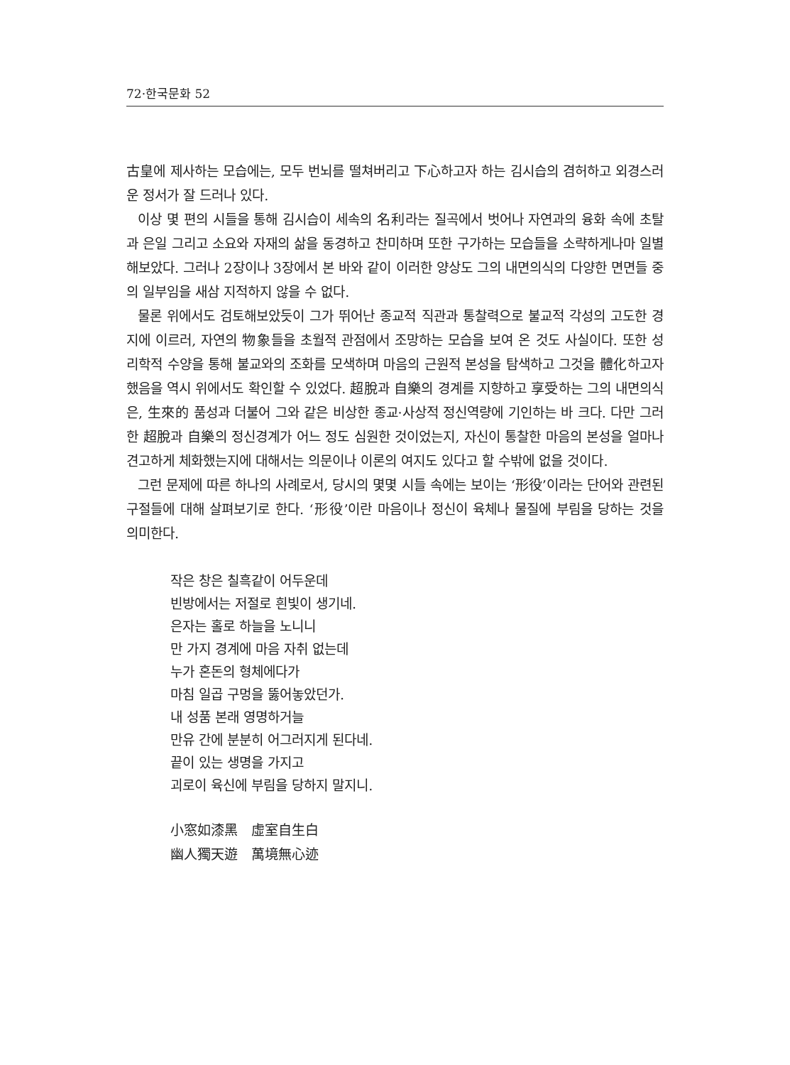72·한국문화 52
古皇에 제사하는 모습에는, 모두 번뇌를 떨쳐버리고 下心하고자 하는 김시습의 겸허하고 외경스러운 정서가 잘 드러나 있다.
이상 몇 편의 시들을 통해 김시습이 세속의 名利라는 질곡에서 벗어나 자연과의 융화 속에 초탈과 은일 그리고 소요와 자재의 삶을 동경하고 찬미하며 또한 구가하는 모습들을 소략하게나마 일별해보았다. 그러나 2장이나 3장에서 본 바와 같이 이러한 양상도 그의 내면의식의 다양한 면면들 중의 일부임을 새삼 지적하지 않을 수 없다.
물론 위에서도 검토해보았듯이 그가 뛰어난 종교적 직관과 통찰력으로 불교적 각성의 고도한 경지에 이르러, 자연의 物象들을 초월적 관점에서 조망하는 모습을 보여 온 것도 사실이다. 또한 성리학적 수양을 통해 불교와의 조화를 모색하며 마음의 근원적 본성을 탐색하고 그것을 體化하고자 했음을 역시 위에서도 확인할 수 있었다. 超脫과 自樂의 경계를 지향하고 享受하는 그의 내면의식은, 生來的 품성과 더불어 그와 같은 비상한 종교·사상적 정신역량에 기인하는 바 크다. 다만 그러한 超脫과 自樂의 정신경계가 어느 정도 심원한 것이었는지, 자신이 통찰한 마음의 본성을 얼마나 견고하게 체화했는지에 대해서는 의문이나 이론의 여지도 있다고 할 수밖에 없을 것이다.
그런 문제에 따른 하나의 사례로서, 당시의 몇몇 시들 속에는 보이는 ‘形役’이라는 단어와 관련된 구절들에 대해 살펴보기로 한다. ‘形役’이란 마음이나 정신이 육체나 물질에 부림을 당하는 것을 의미한다.
작은 창은 칠흑같이 어두운데
빈방에서는 저절로 흰빛이 생기네.
은자는 홀로 하늘을 노니니
만 가지 경계에 마음 자취 없는데
누가 혼돈의 형체에다가
마침 일곱 구멍을 뚫어놓았던가.
내 성품 본래 영명하거늘
만유 간에 분분히 어그러지게 된다네.
끝이 있는 생명을 가지고
괴로이 육신에 부림을 당하지 말지니.
小窓如漆黑　虛室自生白
幽人獨天遊　萬境無心迹